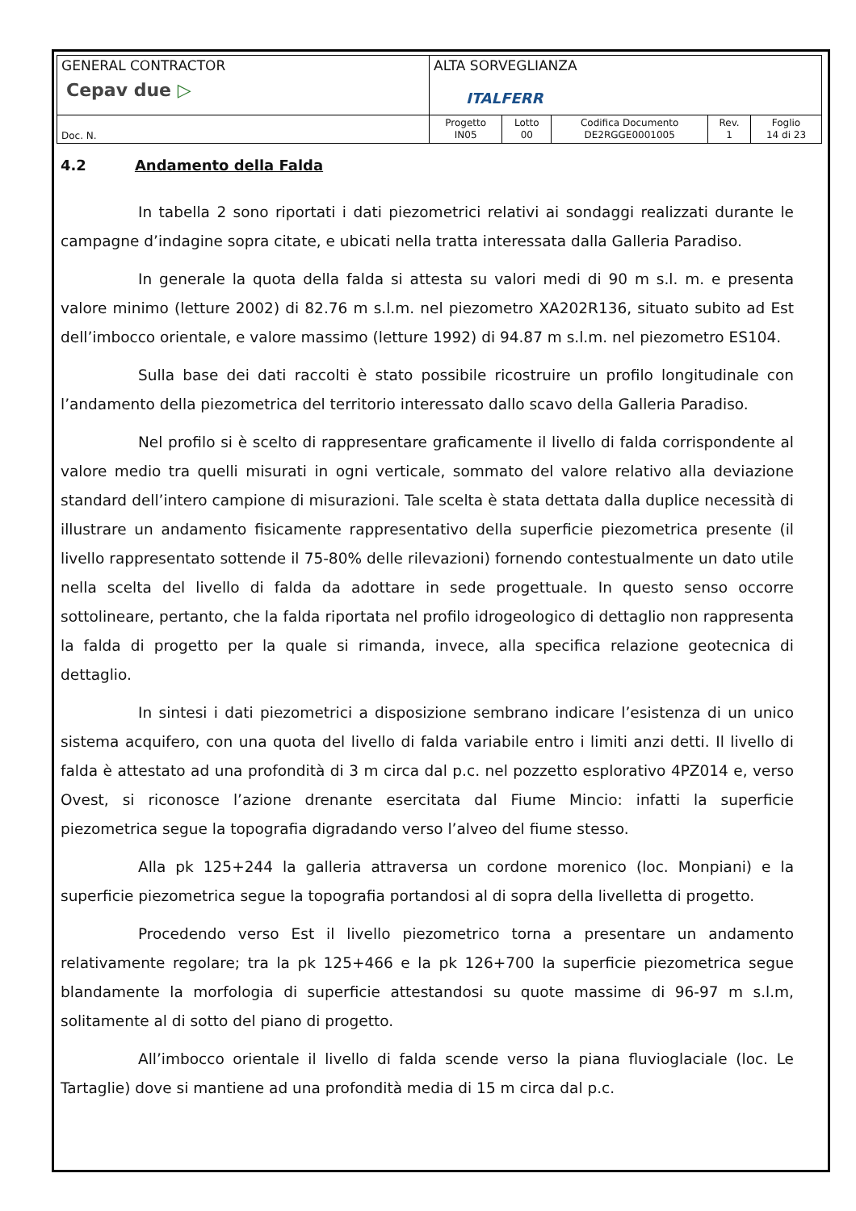| GENERAL CONTRACTOR Cepav due ▷ | ALTA SORVEGLIANZA ITALFERR | | | | |
| Doc. N. | Progetto IN05 | Lotto 00 | Codifica Documento DE2RGGE0001005 | Rev. 1 | Foglio 14 di 23 |
4.2 Andamento della Falda
In tabella 2 sono riportati i dati piezometrici relativi ai sondaggi realizzati durante le campagne d’indagine sopra citate, e ubicati nella tratta interessata dalla Galleria Paradiso.
In generale la quota della falda si attesta su valori medi di 90 m s.l. m. e presenta valore minimo (letture 2002) di 82.76 m s.l.m. nel piezometro XA202R136, situato subito ad Est dell’imbocco orientale, e valore massimo (letture 1992) di 94.87 m s.l.m. nel piezometro ES104.
Sulla base dei dati raccolti è stato possibile ricostruire un profilo longitudinale con l’andamento della piezometrica del territorio interessato dallo scavo della Galleria Paradiso.
Nel profilo si è scelto di rappresentare graficamente il livello di falda corrispondente al valore medio tra quelli misurati in ogni verticale, sommato del valore relativo alla deviazione standard dell’intero campione di misurazioni. Tale scelta è stata dettata dalla duplice necessità di illustrare un andamento fisicamente rappresentativo della superficie piezometrica presente (il livello rappresentato sottende il 75-80% delle rilevazioni) fornendo contestualmente un dato utile nella scelta del livello di falda da adottare in sede progettuale. In questo senso occorre sottolineare, pertanto, che la falda riportata nel profilo idrogeologico di dettaglio non rappresenta la falda di progetto per la quale si rimanda, invece, alla specifica relazione geotecnica di dettaglio.
In sintesi i dati piezometrici a disposizione sembrano indicare l’esistenza di un unico sistema acquifero, con una quota del livello di falda variabile entro i limiti anzi detti. Il livello di falda è attestato ad una profondità di 3 m circa dal p.c. nel pozzetto esplorativo 4PZ014 e, verso Ovest, si riconosce l’azione drenante esercitata dal Fiume Mincio: infatti la superficie piezometrica segue la topografia digradando verso l’alveo del fiume stesso.
Alla pk 125+244 la galleria attraversa un cordone morenico (loc. Monpiani) e la superficie piezometrica segue la topografia portandosi al di sopra della livelletta di progetto.
Procedendo verso Est il livello piezometrico torna a presentare un andamento relativamente regolare; tra la pk 125+466 e la pk 126+700 la superficie piezometrica segue blandamente la morfologia di superficie attestandosi su quote massime di 96-97 m s.l.m, solitamente al di sotto del piano di progetto.
All’imbocco orientale il livello di falda scende verso la piana fluvioglaciale (loc. Le Tartaglie) dove si mantiene ad una profondità media di 15 m circa dal p.c.